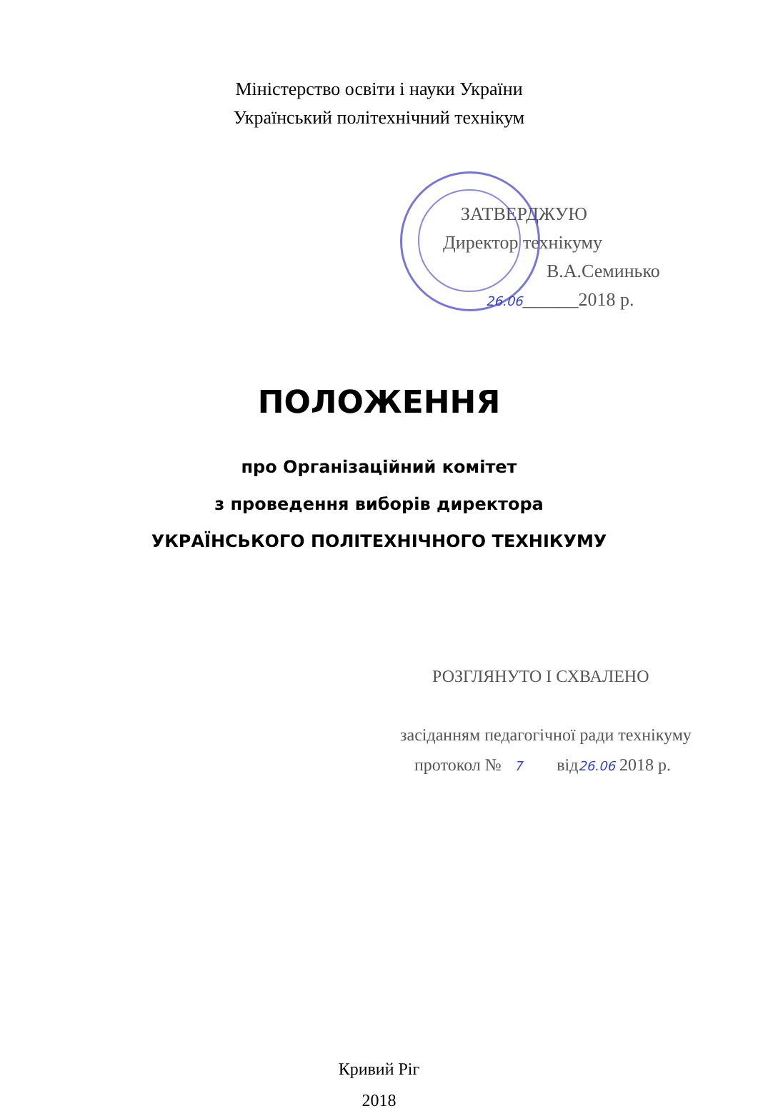Міністерство освіти і науки України
Український політехнічний технікум
ЗАТВЕРДЖУЮ
Директор технікуму
В.А.Семинько
26.06______2018 р.
ПОЛОЖЕННЯ
про Організаційний комітет
з проведення виборів директора
УКРАЇНСЬКОГО ПОЛІТЕХНІЧНОГО ТЕХНІКУМУ
РОЗГЛЯНУТО І СХВАЛЕНО
засіданням педагогічної ради технікуму
протокол № 7 від26.06 2018 р.
Кривий Ріг
2018